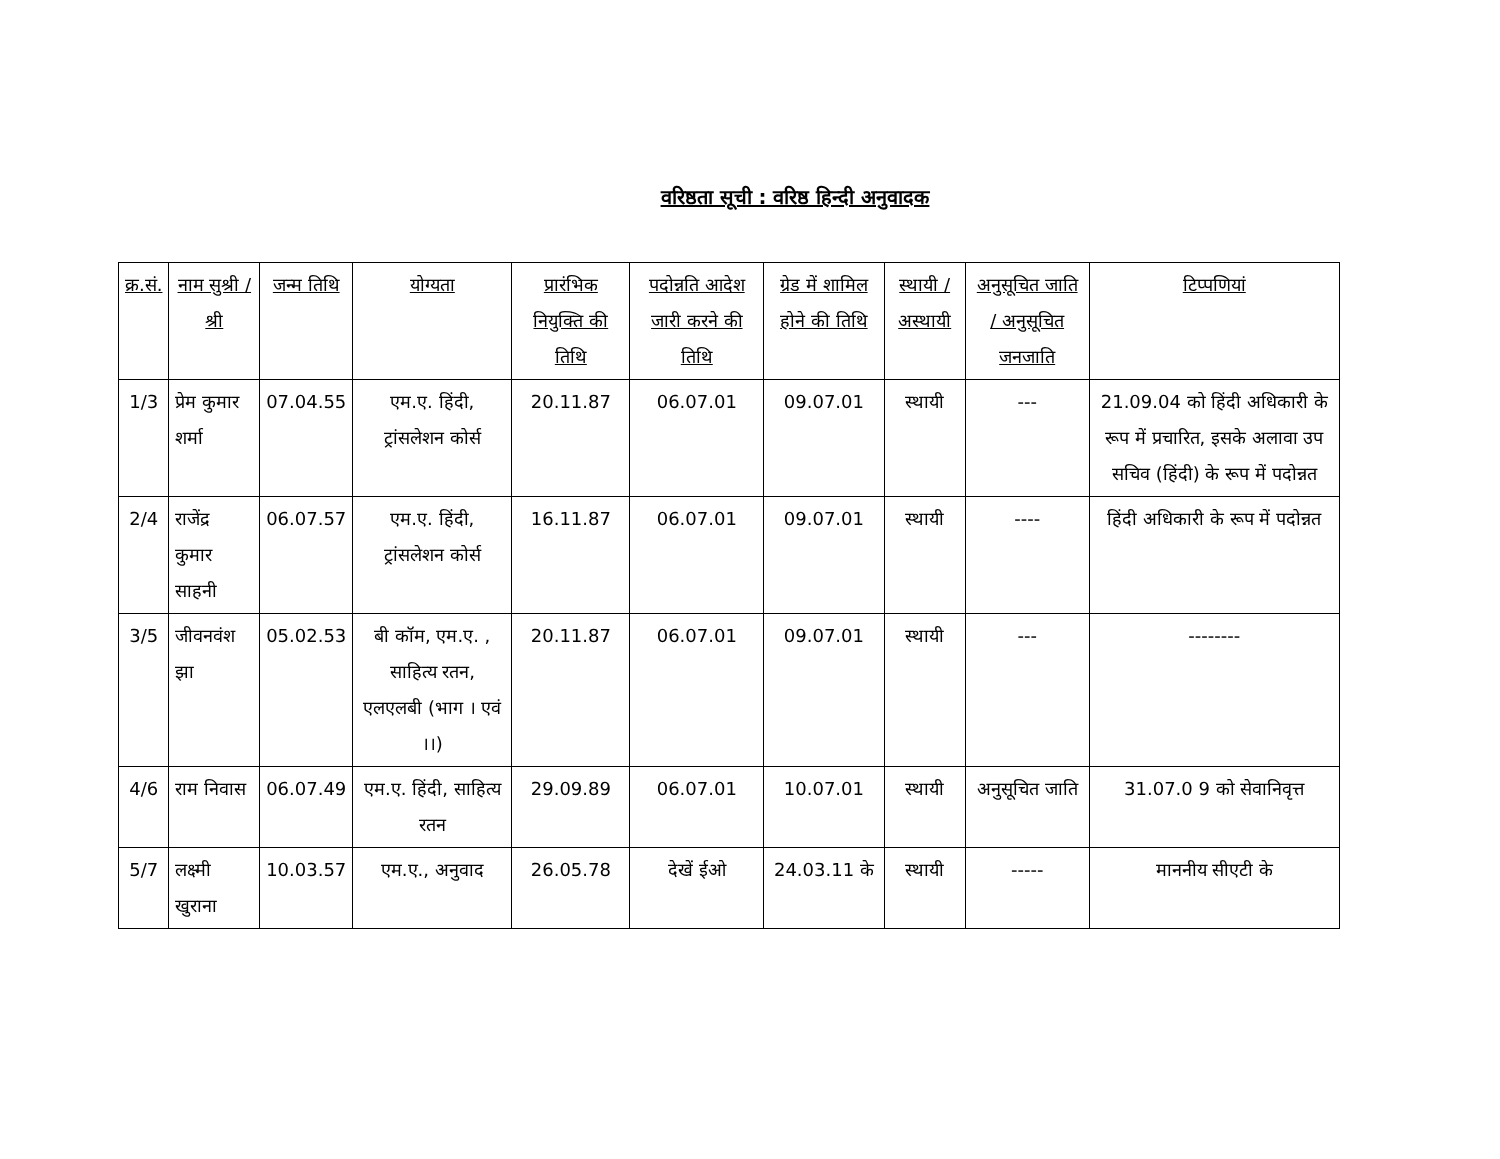वरिष्ठता सूची : वरिष्ठ हिन्दी अनुवादक
| क्र.सं. | नाम सुश्री / श्री | जन्म तिथि | योग्यता | प्रारंभिक नियुक्ति की तिथि | पदोन्नति आदेश जारी करने की तिथि | ग्रेड में शामिल होने की तिथि | स्थायी / अस्थायी | अनुसूचित जाति / अनुसूचित जनजाति | टिप्पणियां |
| --- | --- | --- | --- | --- | --- | --- | --- | --- | --- |
| 1/3 | प्रेम कुमार शर्मा | 07.04.55 | एम.ए. हिंदी, ट्रांसलेशन कोर्स | 20.11.87 | 06.07.01 | 09.07.01 | स्थायी | --- | 21.09.04 को हिंदी अधिकारी के रूप में प्रचारित, इसके अलावा उप सचिव (हिंदी) के रूप में पदोन्नत |
| 2/4 | राजेंद्र कुमार साहनी | 06.07.57 | एम.ए. हिंदी, ट्रांसलेशन कोर्स | 16.11.87 | 06.07.01 | 09.07.01 | स्थायी | ---- | हिंदी अधिकारी के रूप में पदोन्नत |
| 3/5 | जीवनवंश झा | 05.02.53 | बी कॉम, एम.ए. , साहित्य रतन, एलएलबी (भाग । एवं ।।) | 20.11.87 | 06.07.01 | 09.07.01 | स्थायी | --- | -------- |
| 4/6 | राम निवास | 06.07.49 | एम.ए. हिंदी, साहित्य रतन | 29.09.89 | 06.07.01 | 10.07.01 | स्थायी | अनुसूचित जाति | 31.07.0 9 को सेवानिवृत्त |
| 5/7 | लक्ष्मी खुराना | 10.03.57 | एम.ए., अनुवाद | 26.05.78 | देखें ईओ | 24.03.11 के | स्थायी | ----- | माननीय सीएटी के |